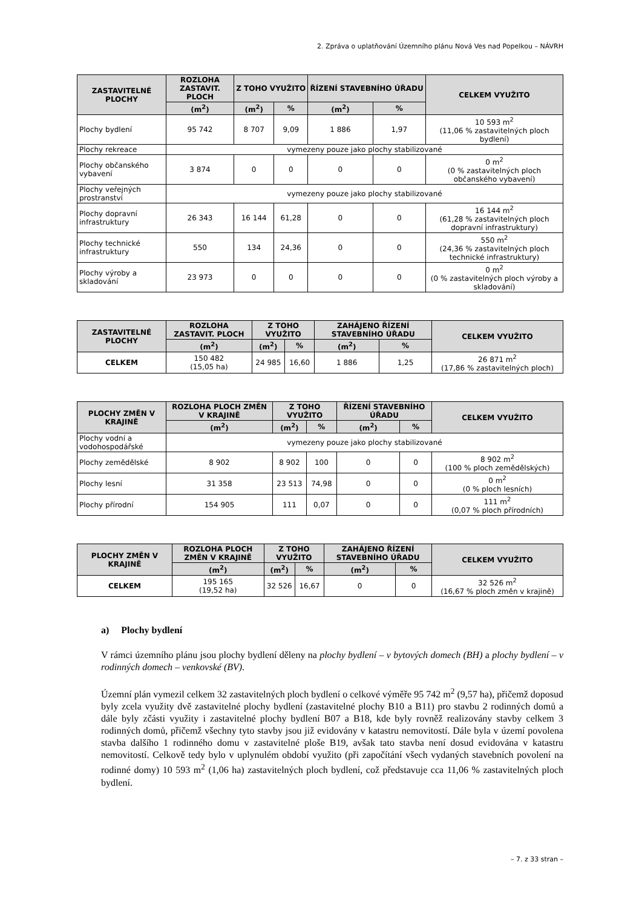2. Zpráva o uplatňování Územního plánu Nová Ves nad Popelkou – NÁVRH
| ZASTAVITELNÉ PLOCHY | ROZLOHA ZASTAVIT. PLOCH | Z TOHO VYUŽITO | | ŘÍZENÍ STAVEBNÍHO ÚŘADU | | CELKEM VYUŽITO |
| --- | --- | --- | --- | --- | --- | --- |
| | (m<sup>2</sup>) | (m<sup>2</sup>) | % | (m<sup>2</sup>) | % | |
| Plochy bydlení | 95 742 | 8 707 | 9,09 | 1 886 | 1,97 | 10 593 m<sup>2</sup> (11,06 % zastavitelných ploch bydlení) |
| Plochy rekreace | vymezeny pouze jako plochy stabilizované | | | | | |
| Plochy občanského vybavení | 3 874 | 0 | 0 | 0 | 0 | 0 m<sup>2</sup> (0 % zastavitelných ploch občanského vybavení) |
| Plochy veřejných prostranství | vymezeny pouze jako plochy stabilizované | | | | | |
| Plochy dopravní infrastruktury | 26 343 | 16 144 | 61,28 | 0 | 0 | 16 144 m<sup>2</sup> (61,28 % zastavitelných ploch dopravní infrastruktury) |
| Plochy technické infrastruktury | 550 | 134 | 24,36 | 0 | 0 | 550 m<sup>2</sup> (24,36 % zastavitelných ploch technické infrastruktury) |
| Plochy výroby a skladování | 23 973 | 0 | 0 | 0 | 0 | 0 m<sup>2</sup> (0 % zastavitelných ploch výroby a skladování) |
| ZASTAVITELNÉ PLOCHY | ROZLOHA ZASTAVIT. PLOCH | Z TOHO VYUŽITO | | ZAHÁJENO ŘÍZENÍ STAVEBNÍHO ÚŘADU | | CELKEM VYUŽITO |
| --- | --- | --- | --- | --- | --- | --- |
| | (m<sup>2</sup>) | (m<sup>2</sup>) | % | (m<sup>2</sup>) | % | |
| CELKEM | 150 482 (15,05 ha) | 24 985 | 16,60 | 1 886 | 1,25 | 26 871 m<sup>2</sup> (17,86 % zastavitelných ploch) |
| PLOCHY ZMĚN V KRAJINĚ | ROZLOHA PLOCH ZMĚN V KRAJINĚ | Z TOHO VYUŽITO | | ŘÍZENÍ STAVEBNÍHO ÚŘADU | | CELKEM VYUŽITO |
| --- | --- | --- | --- | --- | --- | --- |
| | (m<sup>2</sup>) | (m<sup>2</sup>) | % | (m<sup>2</sup>) | % | |
| Plochy vodní a vodohospodářské | vymezeny pouze jako plochy stabilizované | | | | | |
| Plochy zemědělské | 8 902 | 8 902 | 100 | 0 | 0 | 8 902 m<sup>2</sup> (100 % ploch zemědělských) |
| Plochy lesní | 31 358 | 23 513 | 74,98 | 0 | 0 | 0 m<sup>2</sup> (0 % ploch lesních) |
| Plochy přírodní | 154 905 | 111 | 0,07 | 0 | 0 | 111 m<sup>2</sup> (0,07 % ploch přírodních) |
| PLOCHY ZMĚN V KRAJINĚ | ROZLOHA PLOCH ZMĚN V KRAJINĚ | Z TOHO VYUŽITO | | ZAHÁJENO ŘÍZENÍ STAVEBNÍHO ÚŘADU | | CELKEM VYUŽITO |
| --- | --- | --- | --- | --- | --- | --- |
| | (m<sup>2</sup>) | (m<sup>2</sup>) | % | (m<sup>2</sup>) | % | |
| CELKEM | 195 165 (19,52 ha) | 32 526 | 16,67 | 0 | 0 | 32 526 m<sup>2</sup> (16,67 % ploch změn v krajině) |
a) Plochy bydlení
V rámci územního plánu jsou plochy bydlení děleny na plochy bydlení – v bytových domech (BH) a plochy bydlení – v rodinných domech – venkovské (BV).
Územní plán vymezil celkem 32 zastavitelných ploch bydlení o celkové výměře 95 742 m<sup>2</sup> (9,57 ha), přičemž doposud byly zcela využity dvě zastavitelné plochy bydlení (zastavitelné plochy B10 a B11) pro stavbu 2 rodinných domů a dále byly zčásti využity i zastavitelné plochy bydlení B07 a B18, kde byly rovněž realizovány stavby celkem 3 rodinných domů, přičemž všechny tyto stavby jsou již evidovány v katastru nemovitostí. Dále byla v území povolena stavba dalšího 1 rodinného domu v zastavitelné ploše B19, avšak tato stavba není dosud evidována v katastru nemovitostí. Celkově tedy bylo v uplynulém období využito (při započítání všech vydaných stavebních povolení na rodinné domy) 10 593 m<sup>2</sup> (1,06 ha) zastavitelných ploch bydlení, což představuje cca 11,06 % zastavitelných ploch bydlení.
– 7. z 33 stran –